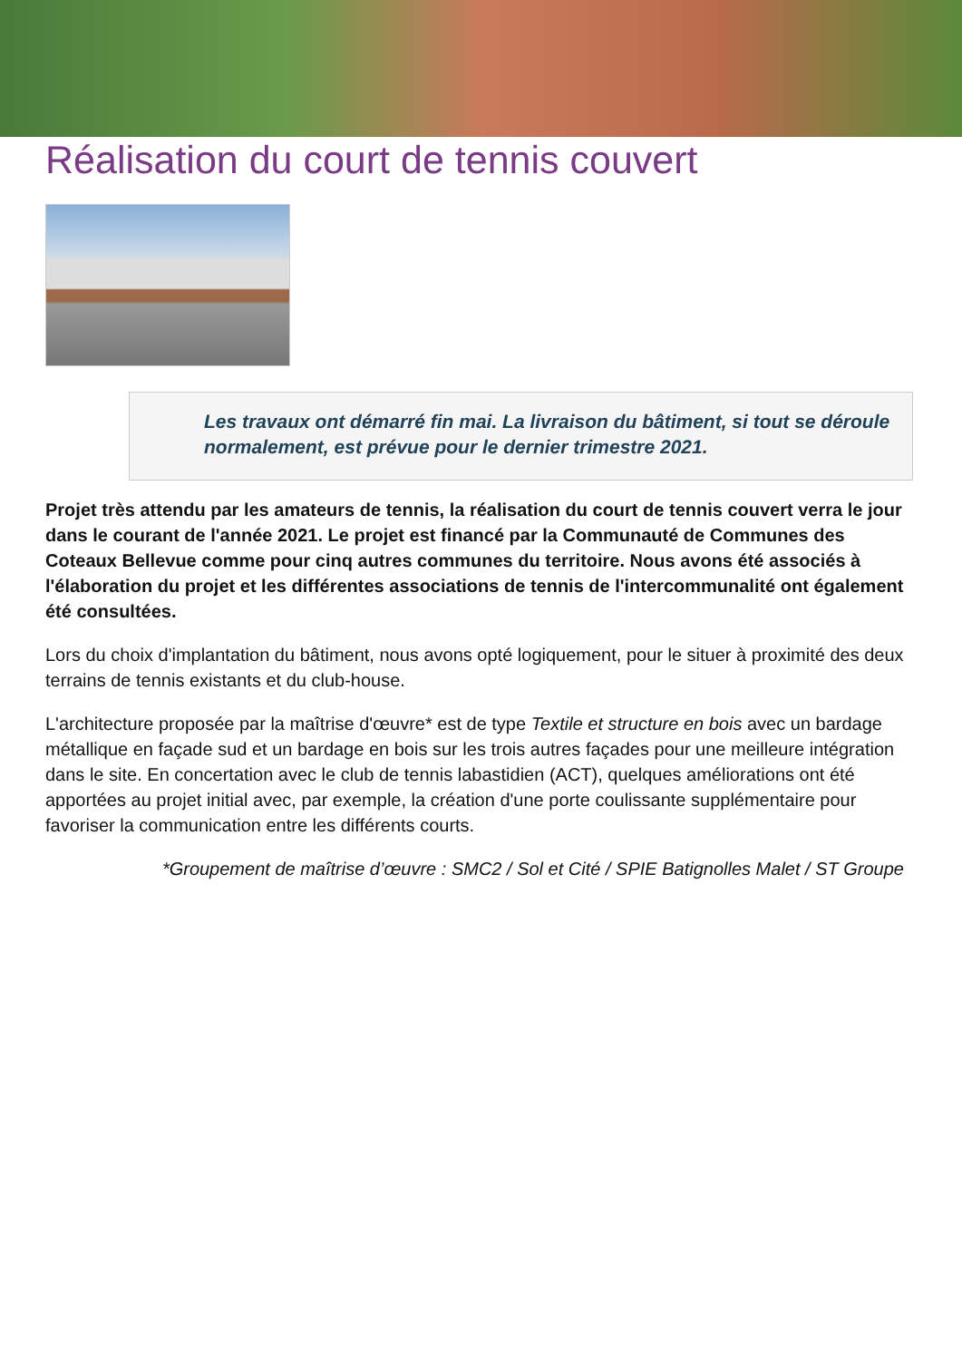Réalisation du court de tennis couvert
Les travaux ont démarré fin mai. La livraison du bâtiment, si tout se déroule normalement, est prévue pour le dernier trimestre 2021.
Projet très attendu par les amateurs de tennis, la réalisation du court de tennis couvert verra le jour dans le courant de l'année 2021. Le projet est financé par la Communauté de Communes des Coteaux Bellevue comme pour cinq autres communes du territoire. Nous avons été associés à l'élaboration du projet et les différentes associations de tennis de l'intercommunalité ont également été consultées.
Lors du choix d'implantation du bâtiment, nous avons opté logiquement, pour le situer à proximité des deux terrains de tennis existants et du club-house.
L'architecture proposée par la maîtrise d'œuvre* est de type Textile et structure en bois avec un bardage métallique en façade sud et un bardage en bois sur les trois autres façades pour une meilleure intégration dans le site. En concertation avec le club de tennis labastidien (ACT), quelques améliorations ont été apportées au projet initial avec, par exemple, la création d'une porte coulissante supplémentaire pour favoriser la communication entre les différents courts.
*Groupement de maîtrise d’œuvre : SMC2 / Sol et Cité / SPIE Batignolles Malet / ST Groupe